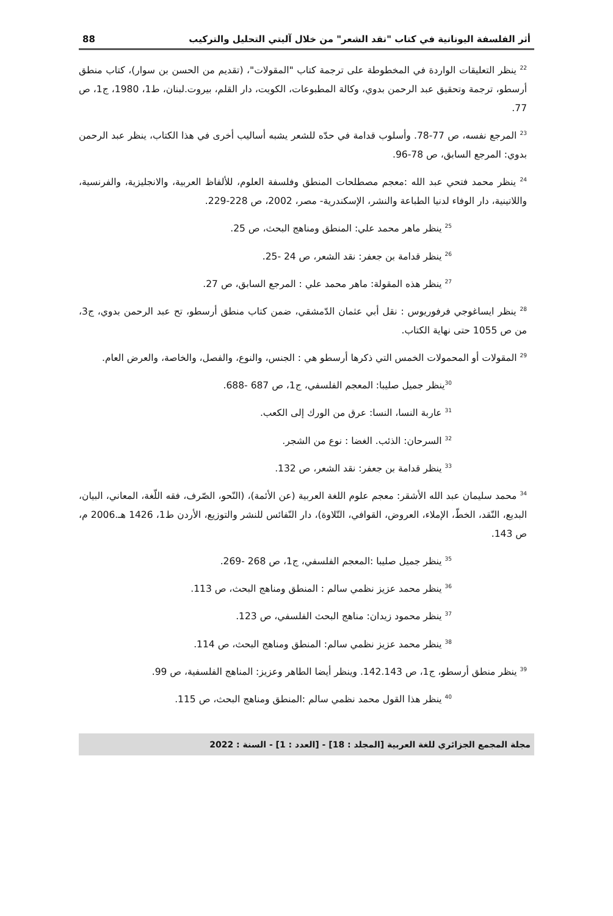أثر الفلسفة اليونانية في كتاب "نقد الشعر" من خلال آليتي التحليل والتركيب 88
<sup>22</sup> ينظر التعليقات الواردة في المخطوطة على ترجمة كتاب "المقولات"، (تقديم من الحسن بن سوار)، كتاب منطق أرسطو، ترجمة وتحقيق عبد الرحمن بدوي، وكالة المطبوعات، الكويت، دار القلم، بيروت.لبنان، ط1، 1980، ج1، ص 77.
<sup>23</sup> المرجع نفسه، ص 77-78. وأسلوب قدامة في حدّه للشعر يشبه أساليب أخرى في هذا الكتاب، ينظر عبد الرحمن بدوي: المرجع السابق، ص 78-96.
<sup>24</sup> ينظر محمد فتحي عبد الله :معجم مصطلحات المنطق وفلسفة العلوم، للألفاظ العربية، والانجليزية، والفرنسية، واللاتينية، دار الوفاء لدنيا الطباعة والنشر، الإسكندرية- مصر، 2002، ص 228-229.
<sup>25</sup> ينظر ماهر محمد علي: المنطق ومناهج البحث، ص 25.
<sup>26</sup> ينظر قدامة بن جعفر: نقد الشعر، ص 24 -25.
<sup>27</sup> ينظر هذه المقولة: ماهر محمد علي : المرجع السابق، ص 27.
<sup>28</sup> ينظر ايساغوجي فرفوريوس : نقل أبي عثمان الدّمشقي، ضمن كتاب منطق أرسطو، تح عبد الرحمن بدوي، ج3، من ص 1055 حتى نهاية الكتاب.
<sup>29</sup> المقولات أو المحمولات الخمس التي ذكرها أرسطو هي : الجنس، والنوع، والفصل، والخاصة، والعرض العام.
<sup>30</sup> ينظر جميل صليبا: المعجم الفلسفي، ج1، ص 687 -688.
<sup>31</sup> عاربة النسا، النسا: عرق من الورك إلى الكعب.
<sup>32</sup> السرحان: الذئب. الغضا : نوع من الشجر.
<sup>33</sup> ينظر قدامة بن جعفر: نقد الشعر، ص 132.
<sup>34</sup> محمد سليمان عبد الله الأشقر: معجم علوم اللغة العربية (عن الأئمة)، (النّحو، الصّرف، فقه اللّغة، المعاني، البيان، البديع، النّقد، الخطّ، الإملاء، العروض، القوافي، التّلاوة)، دار النّفائس للنشر والتوزيع، الأردن ط1، 1426 هـ.2006 م، ص 143.
<sup>35</sup> ينظر جميل صليبا :المعجم الفلسفي، ج1، ص 268 -269.
<sup>36</sup> ينظر محمد عزيز نظمي سالم : المنطق ومناهج البحث، ص 113.
<sup>37</sup> ينظر محمود زيدان: مناهج البحث الفلسفي، ص 123.
<sup>38</sup> ينظر محمد عزيز نظمي سالم: المنطق ومناهج البحث، ص 114.
<sup>39</sup> ينظر منطق أرسطو، ج1، ص 142.143. وينظر أيضا الطاهر وعزيز: المناهج الفلسفية، ص 99.
<sup>40</sup> ينظر هذا القول محمد نظمي سالم :المنطق ومناهج البحث، ص 115.
مجلة المجمع الجزائري للغة العربية [المجلد : 18] - [العدد : 1] - السنة : 2022